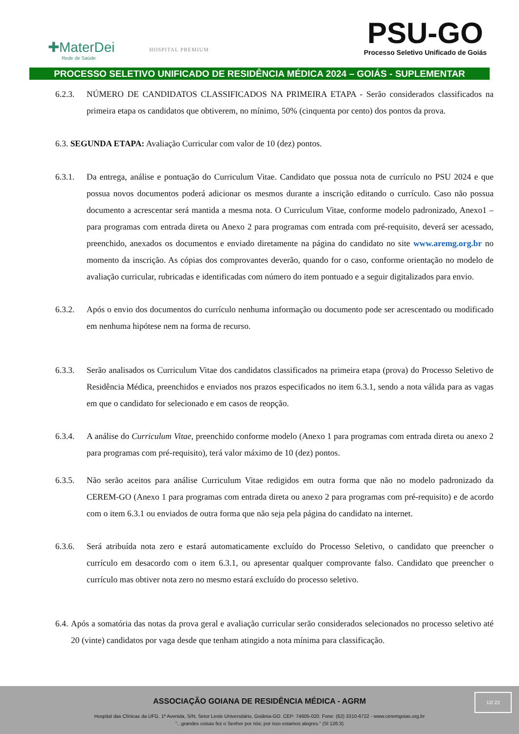✚MaterDei
Rede de Saúde
HOSPITAL PREMIUM
PSU-GO
Processo Seletivo Unificado de Goiás
PROCESSO SELETIVO UNIFICADO DE RESIDÊNCIA MÉDICA 2024 – GOIÁS - SUPLEMENTAR
6.2.3. NÚMERO DE CANDIDATOS CLASSIFICADOS NA PRIMEIRA ETAPA - Serão considerados classificados na primeira etapa os candidatos que obtiverem, no mínimo, 50% (cinquenta por cento) dos pontos da prova.
6.3. SEGUNDA ETAPA: Avaliação Curricular com valor de 10 (dez) pontos.
6.3.1. Da entrega, análise e pontuação do Curriculum Vitae. Candidato que possua nota de currículo no PSU 2024 e que possua novos documentos poderá adicionar os mesmos durante a inscrição editando o currículo. Caso não possua documento a acrescentar será mantida a mesma nota. O Curriculum Vitae, conforme modelo padronizado, Anexo1 – para programas com entrada direta ou Anexo 2 para programas com entrada com pré-requisito, deverá ser acessado, preenchido, anexados os documentos e enviado diretamente na página do candidato no site www.aremg.org.br no momento da inscrição. As cópias dos comprovantes deverão, quando for o caso, conforme orientação no modelo de avaliação curricular, rubricadas e identificadas com número do item pontuado e a seguir digitalizados para envio.
6.3.2. Após o envio dos documentos do currículo nenhuma informação ou documento pode ser acrescentado ou modificado em nenhuma hipótese nem na forma de recurso.
6.3.3. Serão analisados os Curriculum Vitae dos candidatos classificados na primeira etapa (prova) do Processo Seletivo de Residência Médica, preenchidos e enviados nos prazos especificados no item 6.3.1, sendo a nota válida para as vagas em que o candidato for selecionado e em casos de reopção.
6.3.4. A análise do Curriculum Vitae, preenchido conforme modelo (Anexo 1 para programas com entrada direta ou anexo 2 para programas com pré-requisito), terá valor máximo de 10 (dez) pontos.
6.3.5. Não serão aceitos para análise Curriculum Vitae redigidos em outra forma que não no modelo padronizado da CEREM-GO (Anexo 1 para programas com entrada direta ou anexo 2 para programas com pré-requisito) e de acordo com o item 6.3.1 ou enviados de outra forma que não seja pela página do candidato na internet.
6.3.6. Será atribuída nota zero e estará automaticamente excluído do Processo Seletivo, o candidato que preencher o currículo em desacordo com o item 6.3.1, ou apresentar qualquer comprovante falso. Candidato que preencher o currículo mas obtiver nota zero no mesmo estará excluído do processo seletivo.
6.4.
Após a somatória das notas da prova geral e avaliação curricular serão considerados selecionados no processo seletivo até 20 (vinte) candidatos por vaga desde que tenham atingido a nota mínima para classificação.
ASSOCIAÇÃO GOIANA DE RESIDÊNCIA MÉDICA - AGRM
Hospital das Clínicas da UFG. 1ª Avenida, S/N, Setor Leste Universitário, Goiânia-GO. CEP: 74605-020. Fone: (62) 3310-6722 - www.ceremgoias.org.br
“...grandes coisas fez o Senhor por nós; por isso estamos alegres.” (Sl 126:3)
12/ 22